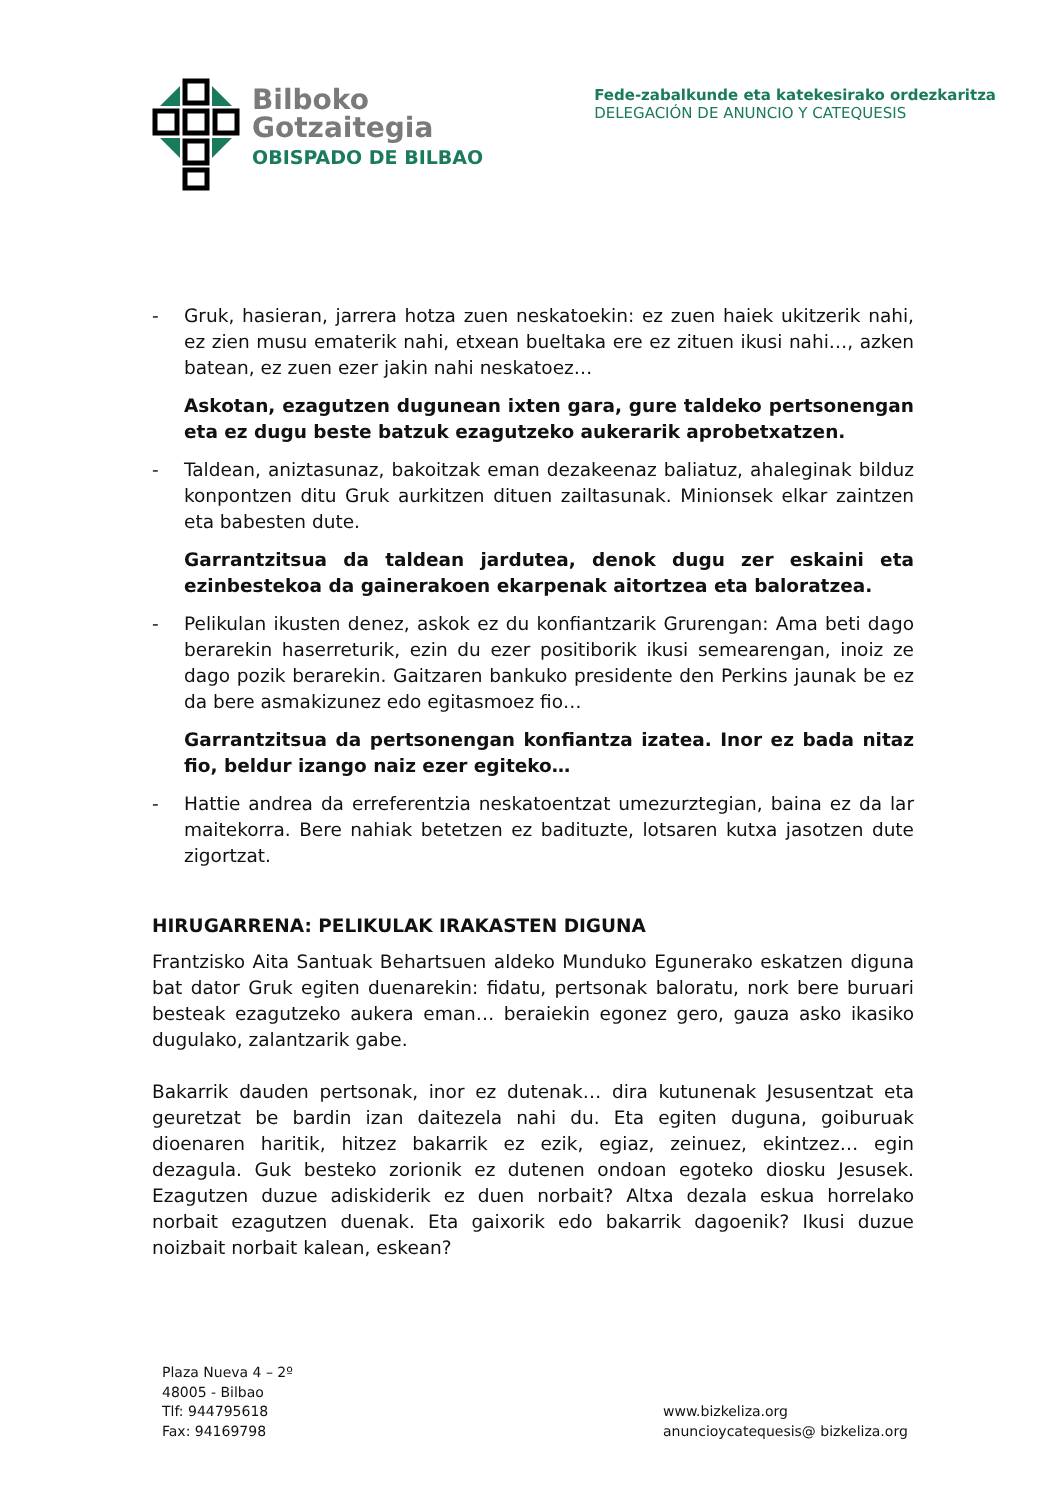Bilboko
Gotzaitegia
OBISPADO DE BILBAO
Fede-zabalkunde eta katekesirako ordezkaritza
DELEGACIÓN DE ANUNCIO Y CATEQUESIS
- Gruk, hasieran, jarrera hotza zuen neskatoekin: ez zuen haiek ukitzerik nahi, ez zien musu ematerik nahi, etxean bueltaka ere ez zituen ikusi nahi…, azken batean, ez zuen ezer jakin nahi neskatoez…
Askotan, ezagutzen dugunean ixten gara, gure taldeko pertsonengan eta ez dugu beste batzuk ezagutzeko aukerarik aprobetxatzen.
- Taldean, aniztasunaz, bakoitzak eman dezakeenaz baliatuz, ahaleginak bilduz konpontzen ditu Gruk aurkitzen dituen zailtasunak. Minionsek elkar zaintzen eta babesten dute.
Garrantzitsua da taldean jardutea, denok dugu zer eskaini eta ezinbestekoa da gainerakoen ekarpenak aitortzea eta baloratzea.
- Pelikulan ikusten denez, askok ez du konfiantzarik Grurengan: Ama beti dago berarekin haserreturik, ezin du ezer positiborik ikusi semearengan, inoiz ze dago pozik berarekin. Gaitzaren bankuko presidente den Perkins jaunak be ez da bere asmakizunez edo egitasmoez fio…
Garrantzitsua da pertsonengan konfiantza izatea. Inor ez bada nitaz fio, beldur izango naiz ezer egiteko…
- Hattie andrea da erreferentzia neskatoentzat umezurztegian, baina ez da lar maitekorra. Bere nahiak betetzen ez badituzte, lotsaren kutxa jasotzen dute zigortzat.
HIRUGARRENA: PELIKULAK IRAKASTEN DIGUNA
Frantzisko Aita Santuak Behartsuen aldeko Munduko Egunerako eskatzen diguna bat dator Gruk egiten duenarekin: fidatu, pertsonak baloratu, nork bere buruari besteak ezagutzeko aukera eman… beraiekin egonez gero, gauza asko ikasiko dugulako, zalantzarik gabe.
Bakarrik dauden pertsonak, inor ez dutenak… dira kutunenak Jesusentzat eta geuretzat be bardin izan daitezela nahi du. Eta egiten duguna, goiburuak dioenaren haritik, hitzez bakarrik ez ezik, egiaz, zeinuez, ekintzez… egin dezagula. Guk besteko zorionik ez dutenen ondoan egoteko diosku Jesusek. Ezagutzen duzue adiskiderik ez duen norbait? Altxa dezala eskua horrelako norbait ezagutzen duenak. Eta gaixorik edo bakarrik dagoenik? Ikusi duzue noizbait norbait kalean, eskean?
Plaza Nueva 4 – 2º
48005 - Bilbao
Tlf: 944795618
Fax: 94169798
www.bizkeliza.org
anuncioycatequesis@ bizkeliza.org